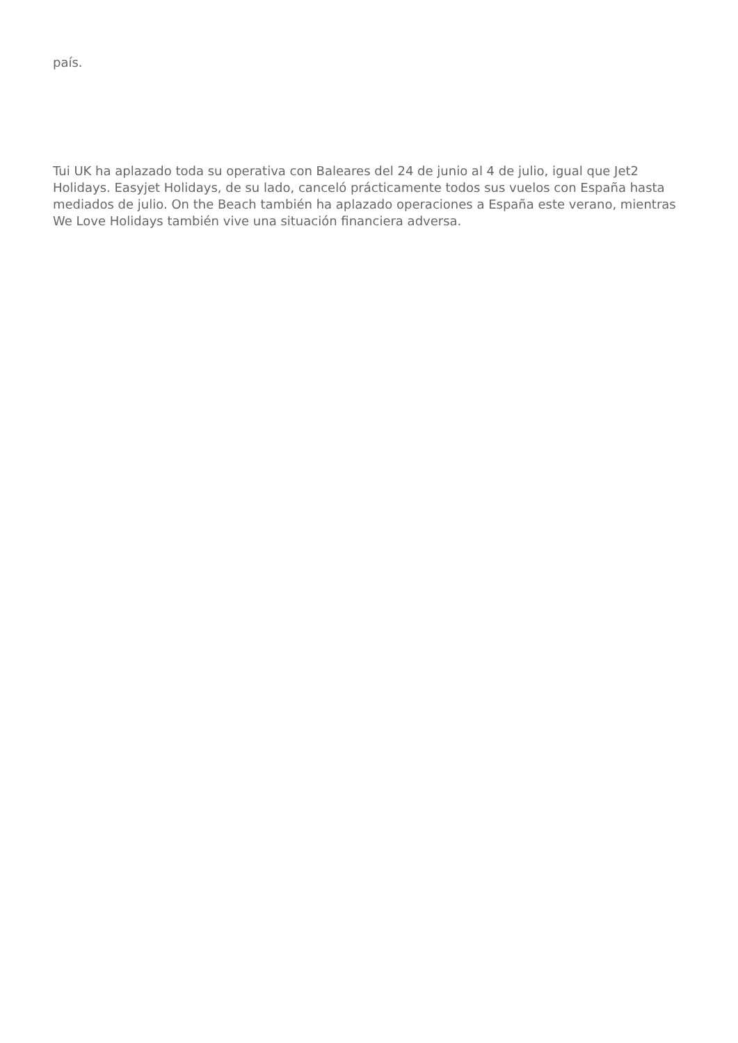país.
Tui UK ha aplazado toda su operativa con Baleares del 24 de junio al 4 de julio, igual que Jet2 Holidays. Easyjet Holidays, de su lado, canceló prácticamente todos sus vuelos con España hasta mediados de julio. On the Beach también ha aplazado operaciones a España este verano, mientras We Love Holidays también vive una situación financiera adversa.